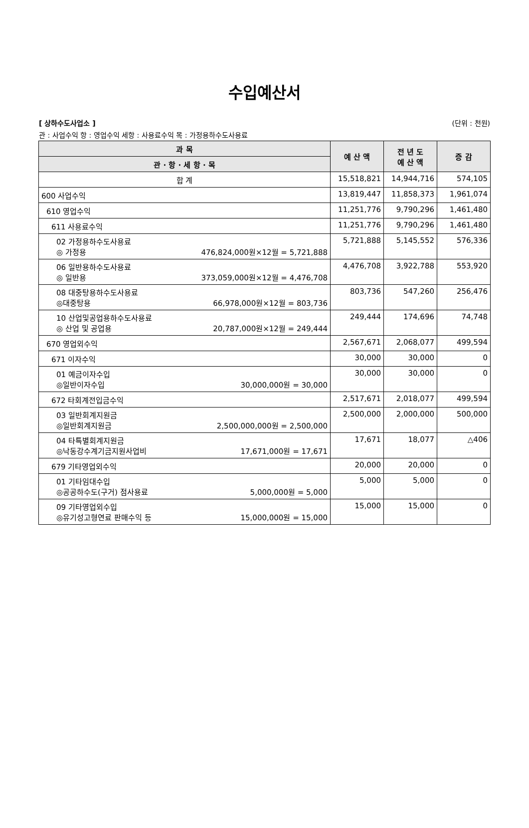수입예산서
[ 상하수도사업소 ] (단위 : 천원)
관 : 사업수익 항 : 영업수익 세항 : 사용료수익 목 : 가정용하수도사용료
| 과 목 | 예 산 액 | 전 년 도 예 산 액 | 증 감 |
| --- | --- | --- | --- |
| 관 · 항 · 세 항 · 목 | | | |
| 합 계 | 15,518,821 | 14,944,716 | 574,105 |
| 600 사업수익 | 13,819,447 | 11,858,373 | 1,961,074 |
| 610 영업수익 | 11,251,776 | 9,790,296 | 1,461,480 |
| 611 사용료수익 | 11,251,776 | 9,790,296 | 1,461,480 |
| 02 가정용하수도사용료 ◎ 가정용 476,824,000원×12월 = 5,721,888 | 5,721,888 | 5,145,552 | 576,336 |
| 06 일반용하수도사용료 ◎ 일반용 373,059,000원×12월 = 4,476,708 | 4,476,708 | 3,922,788 | 553,920 |
| 08 대중탕용하수도사용료 ◎대중탕용 66,978,000원×12월 = 803,736 | 803,736 | 547,260 | 256,476 |
| 10 산업및공업용하수도사용료 ◎ 산업 및 공업용 20,787,000원×12월 = 249,444 | 249,444 | 174,696 | 74,748 |
| 670 영업외수익 | 2,567,671 | 2,068,077 | 499,594 |
| 671 이자수익 | 30,000 | 30,000 | 0 |
| 01 예금이자수입 ◎일반이자수입 30,000,000원 = 30,000 | 30,000 | 30,000 | 0 |
| 672 타회계전입금수익 | 2,517,671 | 2,018,077 | 499,594 |
| 03 일반회계지원금 ◎일반회계지원금 2,500,000,000원 = 2,500,000 | 2,500,000 | 2,000,000 | 500,000 |
| 04 타특별회계지원금 ◎낙동강수계기금지원사업비 17,671,000원 = 17,671 | 17,671 | 18,077 | △406 |
| 679 기타영업외수익 | 20,000 | 20,000 | 0 |
| 01 기타임대수입 ◎공공하수도(구거) 점사용료 5,000,000원 = 5,000 | 5,000 | 5,000 | 0 |
| 09 기타영업외수입 ◎유기성고형연료 판매수익 등 15,000,000원 = 15,000 | 15,000 | 15,000 | 0 |